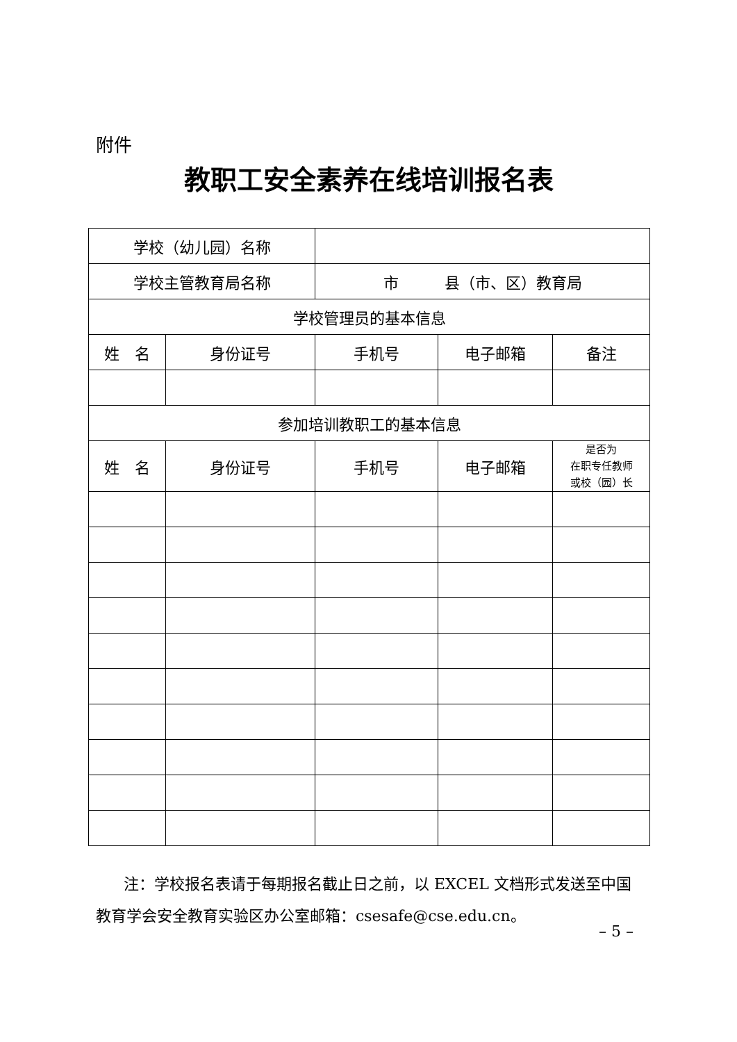附件
教职工安全素养在线培训报名表
| 学校（幼儿园）名称 | | | | |
| 学校主管教育局名称 | | 市 县（市、区）教育局 | | |
| 学校管理员的基本信息 | | | | |
| 姓 名 | 身份证号 | 手机号 | 电子邮箱 | 备注 |
| 参加培训教职工的基本信息 | | | | |
| 姓 名 | 身份证号 | 手机号 | 电子邮箱 | 是否为 在职专任教师 或校（园）长 |
注：学校报名表请于每期报名截止日之前，以 EXCEL 文档形式发送至中国教育学会安全教育实验区办公室邮箱：csesafe@cse.edu.cn。
– 5 –